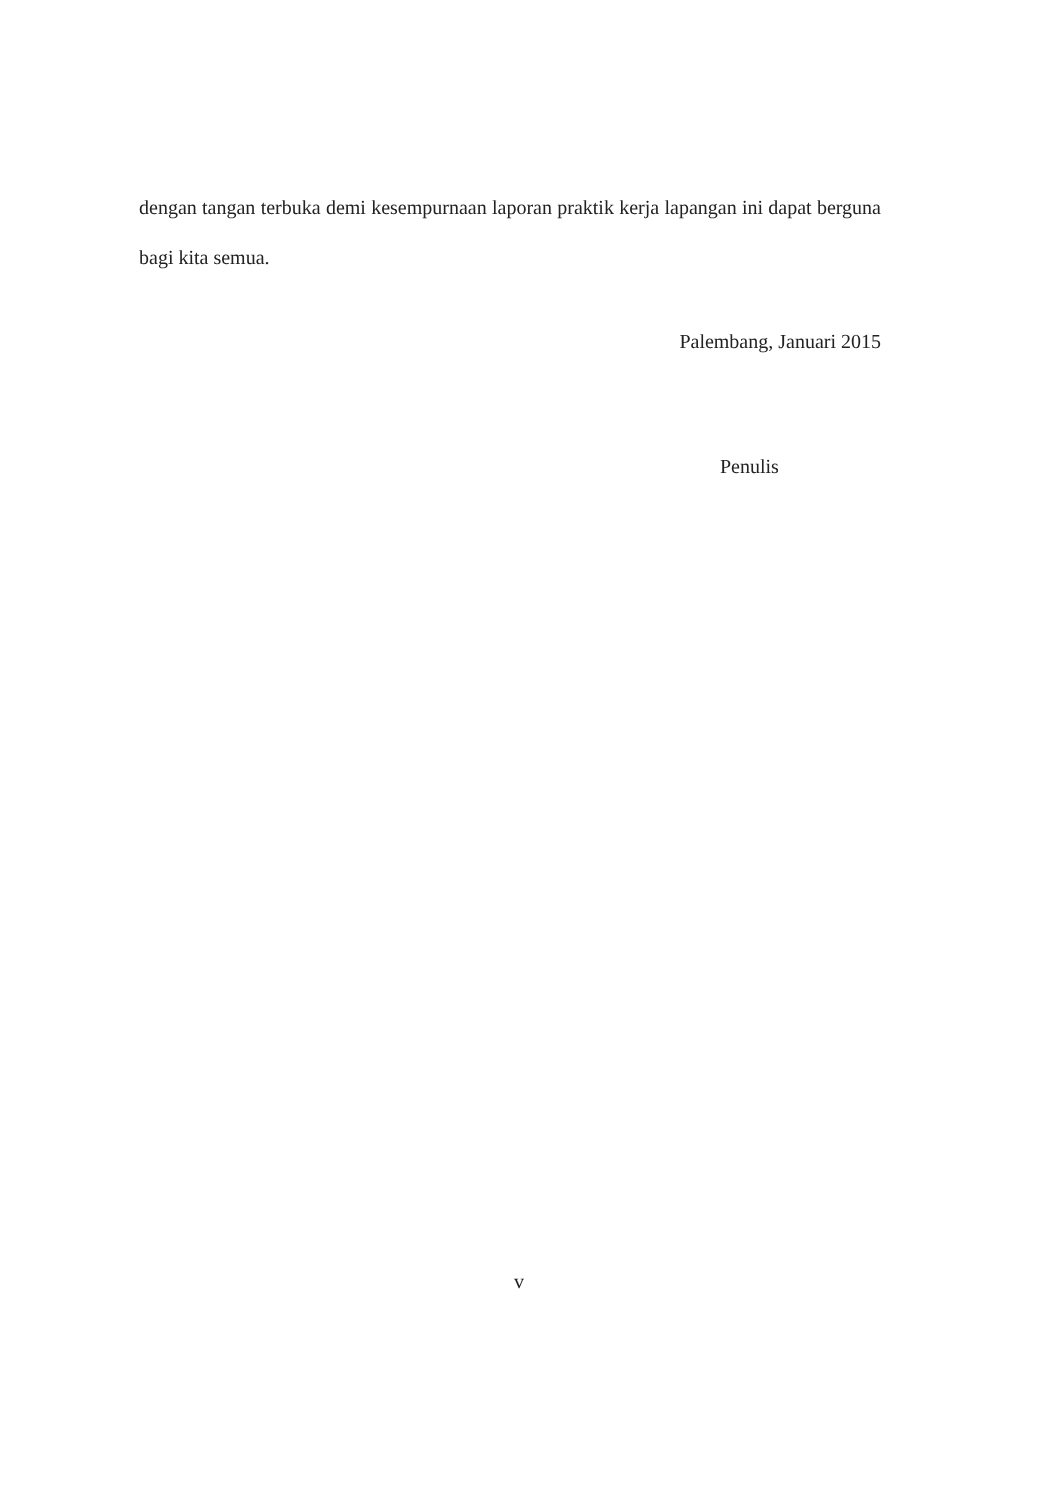dengan tangan terbuka demi kesempurnaan laporan praktik kerja lapangan ini dapat berguna bagi kita semua.
Palembang, Januari 2015
Penulis
v